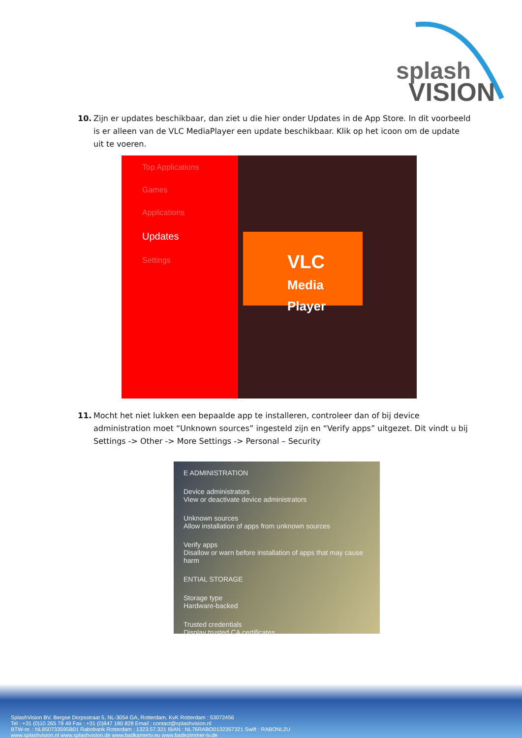splash
VISION
10. Zijn er updates beschikbaar, dan ziet u die hier onder Updates in de App Store. In dit voorbeeld is er alleen van de VLC MediaPlayer een update beschikbaar. Klik op het icoon om de update uit te voeren.
Top Applications
Games
Applications
Updates
Settings
VLC
Media Player
11. Mocht het niet lukken een bepaalde app te installeren, controleer dan of bij device administration moet “Unknown sources” ingesteld zijn en “Verify apps” uitgezet. Dit vindt u bij Settings -> Other -> More Settings -> Personal – Security
E ADMINISTRATION
Device administrators
View or deactivate device administrators
Unknown sources
Allow installation of apps from unknown sources
Verify apps
Disallow or warn before installation of apps that may cause harm
ENTIAL STORAGE
Storage type
Hardware-backed
Trusted credentials
Display trusted CA certificates
SplashVision BV, Bergse Dorpsstraat 5, NL-3054 GA, Rotterdam. KvK Rotterdam : 53072456
Tel : +31 (0)10 265 79 49 Fax : +31 (0)847 180 828 Email : contact@splashvision.nl
BTW-nr. : NL850733595B01 Rabobank Rotterdam : 1323.57.321 IBAN : NL76RABO0132357321 Swift : RABONL2U
www.splashvision.nl www.splashvision.de www.badkamertv.eu www.badezimmer-tv.de